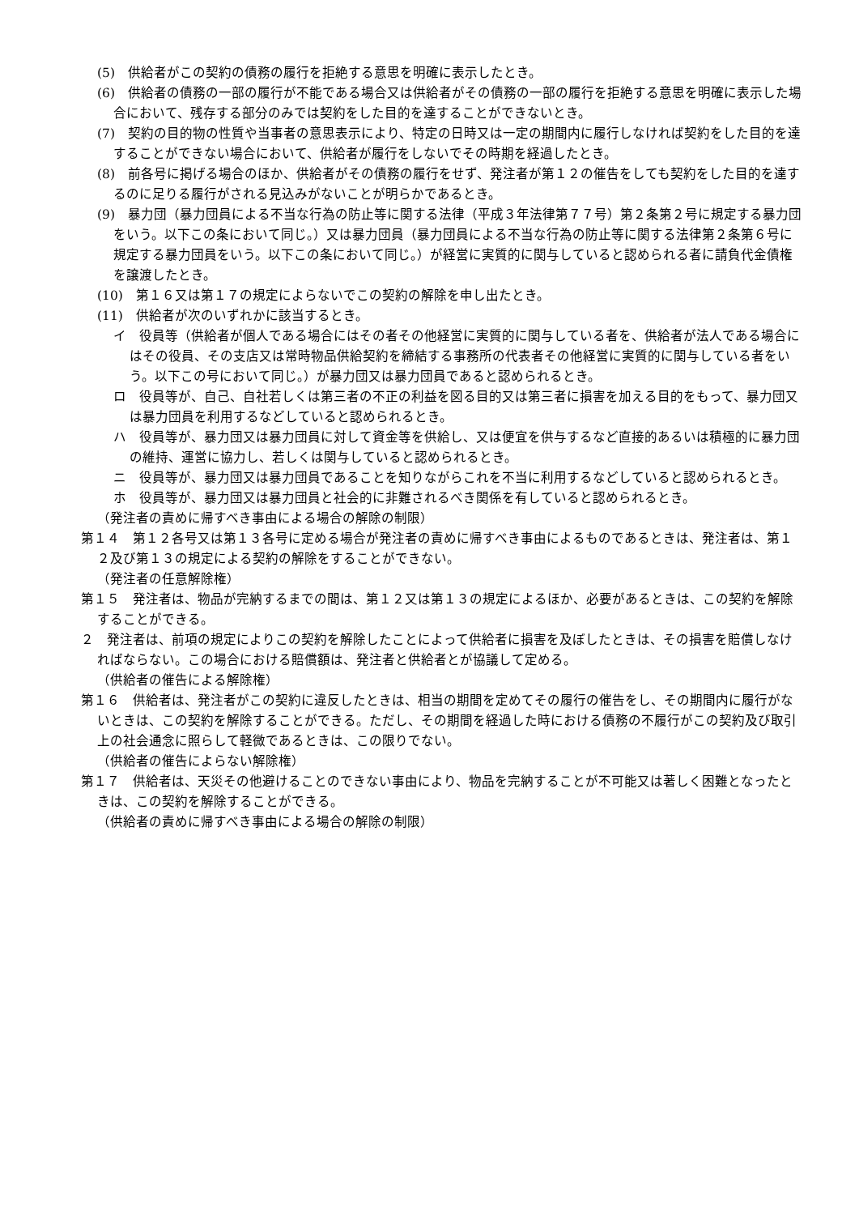(5)　供給者がこの契約の債務の履行を拒絶する意思を明確に表示したとき。
(6)　供給者の債務の一部の履行が不能である場合又は供給者がその債務の一部の履行を拒絶する意思を明確に表示した場合において、残存する部分のみでは契約をした目的を達することができないとき。
(7)　契約の目的物の性質や当事者の意思表示により、特定の日時又は一定の期間内に履行しなければ契約をした目的を達することができない場合において、供給者が履行をしないでその時期を経過したとき。
(8)　前各号に掲げる場合のほか、供給者がその債務の履行をせず、発注者が第１２の催告をしても契約をした目的を達するのに足りる履行がされる見込みがないことが明らかであるとき。
(9)　暴力団（暴力団員による不当な行為の防止等に関する法律（平成３年法律第７７号）第２条第２号に規定する暴力団をいう。以下この条において同じ。）又は暴力団員（暴力団員による不当な行為の防止等に関する法律第２条第６号に規定する暴力団員をいう。以下この条において同じ。）が経営に実質的に関与していると認められる者に請負代金債権を譲渡したとき。
(10)　第１６又は第１７の規定によらないでこの契約の解除を申し出たとき。
(11)　供給者が次のいずれかに該当するとき。
イ　役員等（供給者が個人である場合にはその者その他経営に実質的に関与している者を、供給者が法人である場合にはその役員、その支店又は常時物品供給契約を締結する事務所の代表者その他経営に実質的に関与している者をいう。以下この号において同じ。）が暴力団又は暴力団員であると認められるとき。
ロ　役員等が、自己、自社若しくは第三者の不正の利益を図る目的又は第三者に損害を加える目的をもって、暴力団又は暴力団員を利用するなどしていると認められるとき。
ハ　役員等が、暴力団又は暴力団員に対して資金等を供給し、又は便宜を供与するなど直接的あるいは積極的に暴力団の維持、運営に協力し、若しくは関与していると認められるとき。
ニ　役員等が、暴力団又は暴力団員であることを知りながらこれを不当に利用するなどしていると認められるとき。
ホ　役員等が、暴力団又は暴力団員と社会的に非難されるべき関係を有していると認められるとき。
（発注者の責めに帰すべき事由による場合の解除の制限）
第１４　第１２各号又は第１３各号に定める場合が発注者の責めに帰すべき事由によるものであるときは、発注者は、第１２及び第１３の規定による契約の解除をすることができない。
（発注者の任意解除権）
第１５　発注者は、物品が完納するまでの間は、第１２又は第１３の規定によるほか、必要があるときは、この契約を解除することができる。
２　発注者は、前項の規定によりこの契約を解除したことによって供給者に損害を及ぼしたときは、その損害を賠償しなければならない。この場合における賠償額は、発注者と供給者とが協議して定める。
（供給者の催告による解除権）
第１６　供給者は、発注者がこの契約に違反したときは、相当の期間を定めてその履行の催告をし、その期間内に履行がないときは、この契約を解除することができる。ただし、その期間を経過した時における債務の不履行がこの契約及び取引上の社会通念に照らして軽微であるときは、この限りでない。
（供給者の催告によらない解除権）
第１７　供給者は、天災その他避けることのできない事由により、物品を完納することが不可能又は著しく困難となったときは、この契約を解除することができる。
（供給者の責めに帰すべき事由による場合の解除の制限）